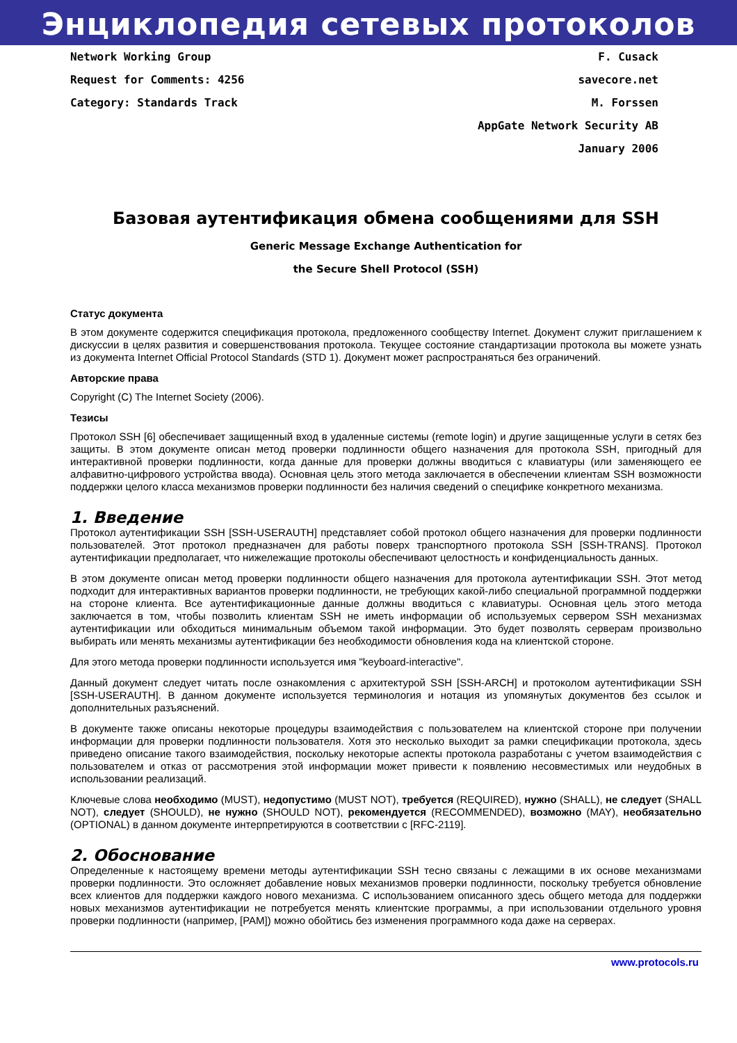Энциклопедия сетевых протоколов
Network Working Group F. Cusack
Request for Comments: 4256 savecore.net
Category: Standards Track M. Forssen
AppGate Network Security AB
January 2006
Базовая аутентификация обмена сообщениями для SSH
Generic Message Exchange Authentication for
the Secure Shell Protocol (SSH)
Статус документа
В этом документе содержится спецификация протокола, предложенного сообществу Internet. Документ служит приглашением к дискуссии в целях развития и совершенствования протокола. Текущее состояние стандартизации протокола вы можете узнать из документа Internet Official Protocol Standards (STD 1). Документ может распространяться без ограничений.
Авторские права
Copyright (C) The Internet Society (2006).
Тезисы
Протокол SSH [6] обеспечивает защищенный вход в удаленные системы (remote login) и другие защищенные услуги в сетях без защиты. В этом документе описан метод проверки подлинности общего назначения для протокола SSH, пригодный для интерактивной проверки подлинности, когда данные для проверки должны вводиться с клавиатуры (или заменяющего ее алфавитно-цифрового устройства ввода). Основная цель этого метода заключается в обеспечении клиентам SSH возможности поддержки целого класса механизмов проверки подлинности без наличия сведений о специфике конкретного механизма.
1. Введение
Протокол аутентификации SSH [SSH-USERAUTH] представляет собой протокол общего назначения для проверки подлинности пользователей. Этот протокол предназначен для работы поверх транспортного протокола SSH [SSH-TRANS]. Протокол аутентификации предполагает, что нижележащие протоколы обеспечивают целостность и конфиденциальность данных.
В этом документе описан метод проверки подлинности общего назначения для протокола аутентификации SSH. Этот метод подходит для интерактивных вариантов проверки подлинности, не требующих какой-либо специальной программной поддержки на стороне клиента. Все аутентификационные данные должны вводиться с клавиатуры. Основная цель этого метода заключается в том, чтобы позволить клиентам SSH не иметь информации об используемых сервером SSH механизмах аутентификации или обходиться минимальным объемом такой информации. Это будет позволять серверам произвольно выбирать или менять механизмы аутентификации без необходимости обновления кода на клиентской стороне.
Для этого метода проверки подлинности используется имя "keyboard-interactive".
Данный документ следует читать после ознакомления с архитектурой SSH [SSH-ARCH] и протоколом аутентификации SSH [SSH-USERAUTH]. В данном документе используется терминология и нотация из упомянутых документов без ссылок и дополнительных разъяснений.
В документе также описаны некоторые процедуры взаимодействия с пользователем на клиентской стороне при получении информации для проверки подлинности пользователя. Хотя это несколько выходит за рамки спецификации протокола, здесь приведено описание такого взаимодействия, поскольку некоторые аспекты протокола разработаны с учетом взаимодействия с пользователем и отказ от рассмотрения этой информации может привести к появлению несовместимых или неудобных в использовании реализаций.
Ключевые слова необходимо (MUST), недопустимо (MUST NOT), требуется (REQUIRED), нужно (SHALL), не следует (SHALL NOT), следует (SHOULD), не нужно (SHOULD NOT), рекомендуется (RECOMMENDED), возможно (MAY), необязательно (OPTIONAL) в данном документе интерпретируются в соответствии с [RFC-2119].
2. Обоснование
Определенные к настоящему времени методы аутентификации SSH тесно связаны с лежащими в их основе механизмами проверки подлинности. Это осложняет добавление новых механизмов проверки подлинности, поскольку требуется обновление всех клиентов для поддержки каждого нового механизма. С использованием описанного здесь общего метода для поддержки новых механизмов аутентификации не потребуется менять клиентские программы, а при использовании отдельного уровня проверки подлинности (например, [PAM]) можно обойтись без изменения программного кода даже на серверах.
www.protocols.ru